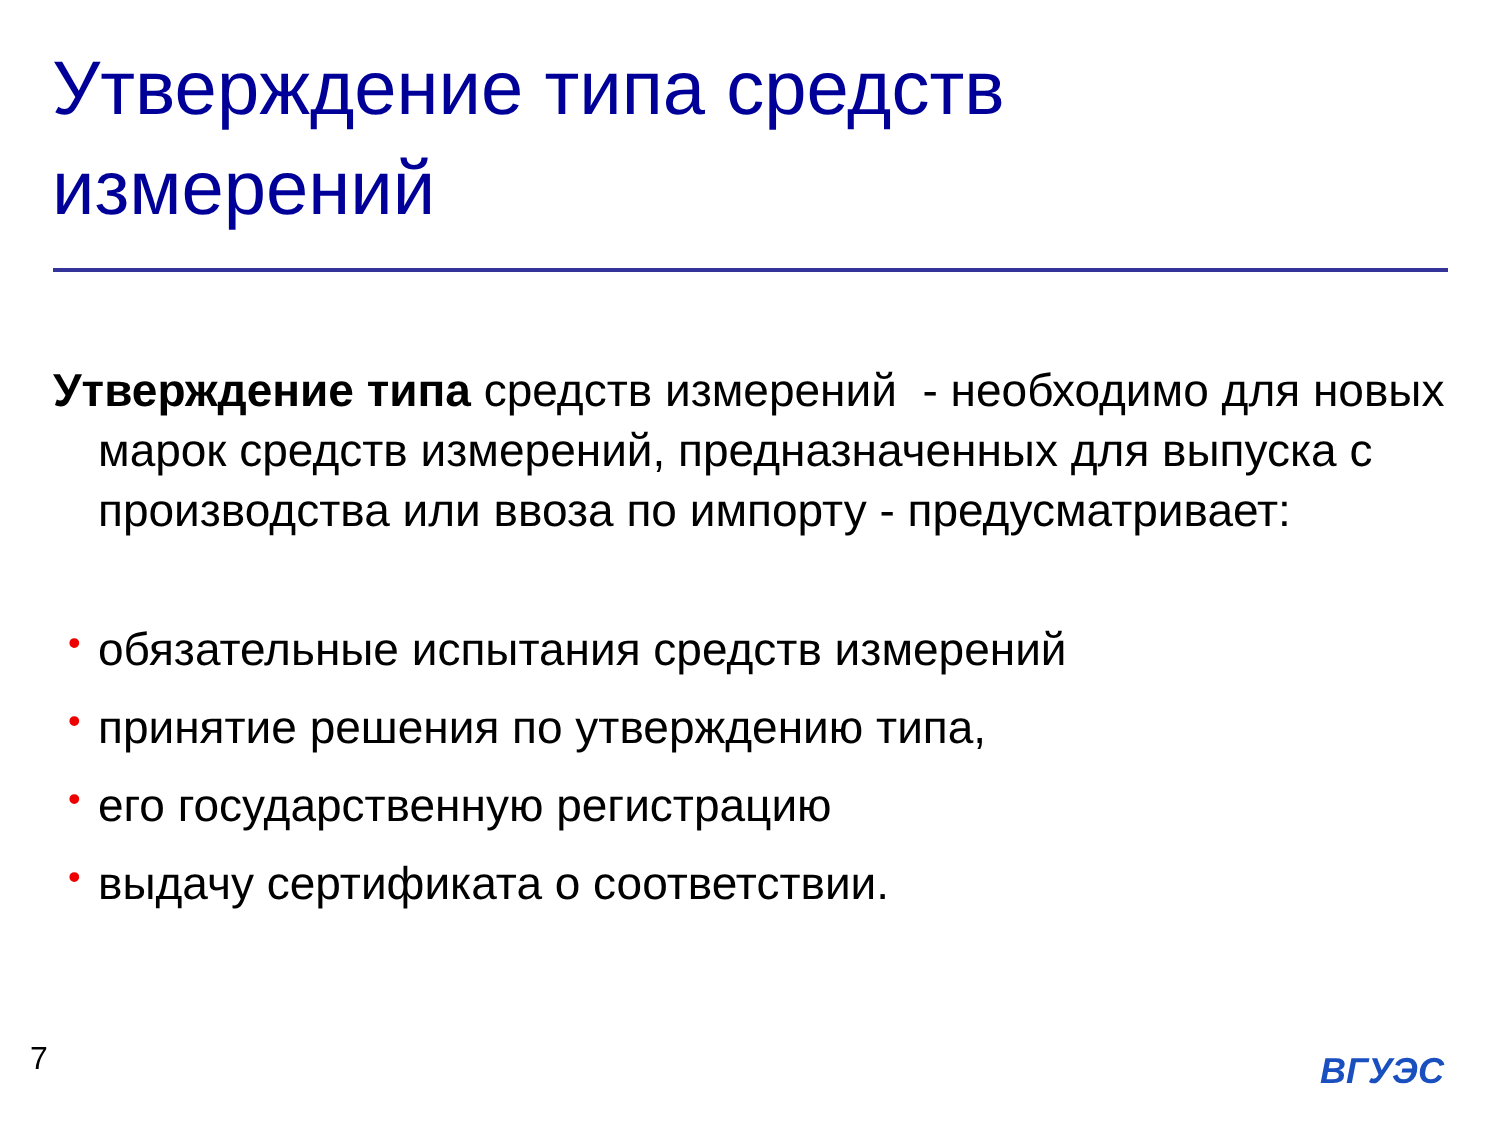Утверждение типа средств
измерений
Утверждение типа средств измерений - необходимо для новых марок средств измерений, предназначенных для выпуска с производства или ввоза по импорту - предусматривает:
• обязательные испытания средств измерений
• принятие решения по утверждению типа,
• его государственную регистрацию
• выдачу сертификата о соответствии.
7 ВГУЭС